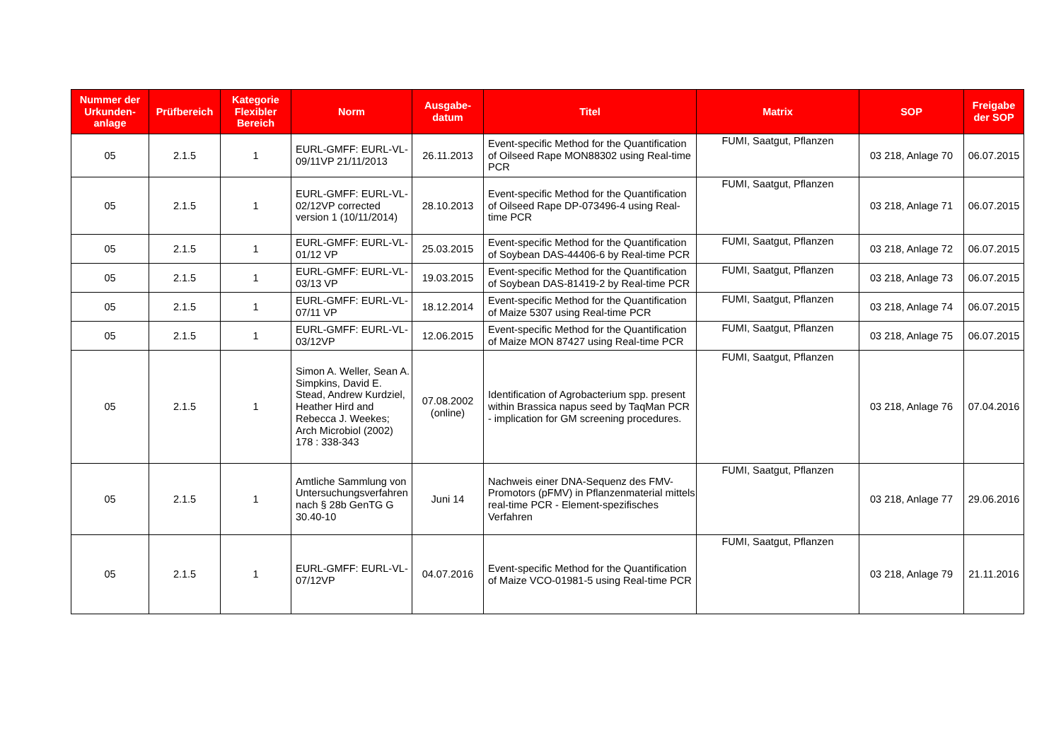| Nummer der Urkunden-anlage | Prüfbereich | Kategorie Flexibler Bereich | Norm | Ausgabe-datum | Titel | Matrix | SOP | Freigabe der SOP |
| --- | --- | --- | --- | --- | --- | --- | --- | --- |
| 05 | 2.1.5 | 1 | EURL-GMFF: EURL-VL-09/11VP 21/11/2013 | 26.11.2013 | Event-specific Method for the Quantification of Oilseed Rape MON88302 using Real-time PCR | FUMI, Saatgut, Pflanzen | 03 218, Anlage 70 | 06.07.2015 |
| 05 | 2.1.5 | 1 | EURL-GMFF: EURL-VL-02/12VP corrected version 1 (10/11/2014) | 28.10.2013 | Event-specific Method for the Quantification of Oilseed Rape DP-073496-4 using Real-time PCR | FUMI, Saatgut, Pflanzen | 03 218, Anlage 71 | 06.07.2015 |
| 05 | 2.1.5 | 1 | EURL-GMFF: EURL-VL-01/12 VP | 25.03.2015 | Event-specific Method for the Quantification of Soybean DAS-44406-6 by Real-time PCR | FUMI, Saatgut, Pflanzen | 03 218, Anlage 72 | 06.07.2015 |
| 05 | 2.1.5 | 1 | EURL-GMFF: EURL-VL-03/13 VP | 19.03.2015 | Event-specific Method for the Quantification of Soybean DAS-81419-2 by Real-time PCR | FUMI, Saatgut, Pflanzen | 03 218, Anlage 73 | 06.07.2015 |
| 05 | 2.1.5 | 1 | EURL-GMFF: EURL-VL-07/11 VP | 18.12.2014 | Event-specific Method for the Quantification of Maize 5307 using Real-time PCR | FUMI, Saatgut, Pflanzen | 03 218, Anlage 74 | 06.07.2015 |
| 05 | 2.1.5 | 1 | EURL-GMFF: EURL-VL-03/12VP | 12.06.2015 | Event-specific Method for the Quantification of Maize MON 87427 using Real-time PCR | FUMI, Saatgut, Pflanzen | 03 218, Anlage 75 | 06.07.2015 |
| 05 | 2.1.5 | 1 | Simon A. Weller, Sean A. Simpkins, David E. Stead, Andrew Kurdziel, Heather Hird and Rebecca J. Weekes; Arch Microbiol (2002) 178 : 338-343 | 07.08.2002 (online) | Identification of Agrobacterium spp. present within Brassica napus seed by TaqMan PCR - implication for GM screening procedures. | FUMI, Saatgut, Pflanzen | 03 218, Anlage 76 | 07.04.2016 |
| 05 | 2.1.5 | 1 | Amtliche Sammlung von Untersuchungsverfahren nach § 28b GenTG G 30.40-10 | Juni 14 | Nachweis einer DNA-Sequenz des FMV-Promotors (pFMV) in Pflanzenmaterial mittels real-time PCR - Element-spezifisches Verfahren | FUMI, Saatgut, Pflanzen | 03 218, Anlage 77 | 29.06.2016 |
| 05 | 2.1.5 | 1 | EURL-GMFF: EURL-VL-07/12VP | 04.07.2016 | Event-specific Method for the Quantification of Maize VCO-01981-5 using Real-time PCR | FUMI, Saatgut, Pflanzen | 03 218, Anlage 79 | 21.11.2016 |